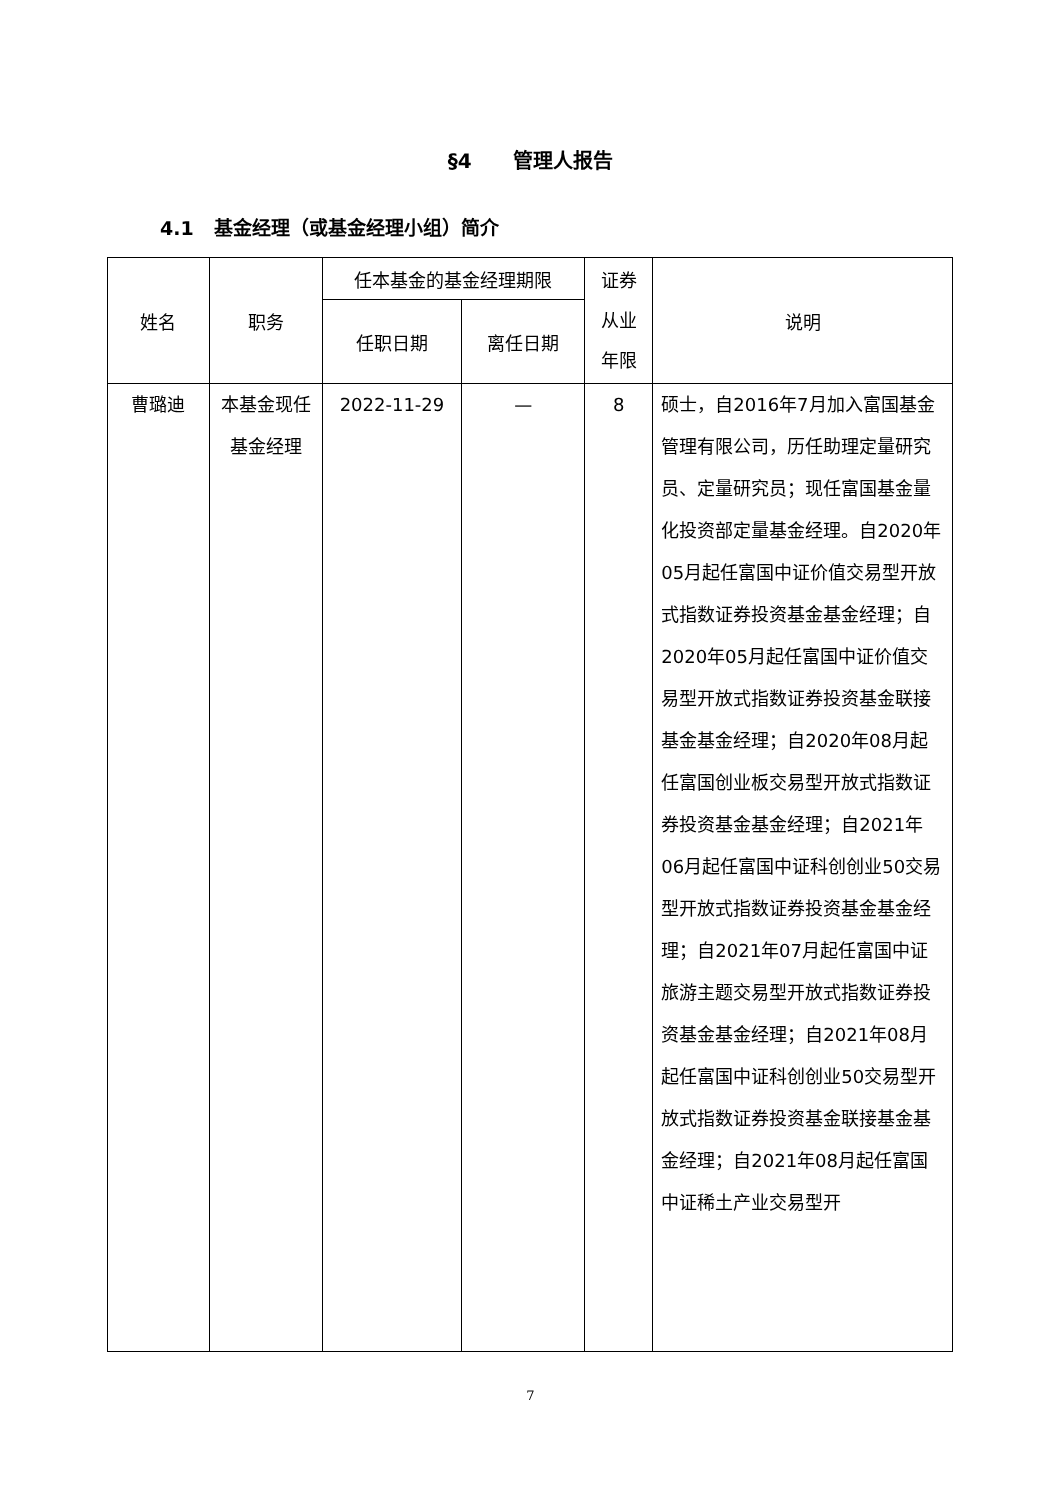§4 管理人报告
4.1 基金经理（或基金经理小组）简介
| 姓名 | 职务 | 任本基金的基金经理期限 | | 证券 从业 年限 | 说明 |
| --- | --- | --- | --- | --- | --- |
| | | 任职日期 | 离任日期 | | |
| 曹璐迪 | 本基金现任基金经理 | 2022-11-29 | — | 8 | 硕士，自2016年7月加入富国基金管理有限公司，历任助理定量研究员、定量研究员；现任富国基金量化投资部定量基金经理。自2020年05月起任富国中证价值交易型开放式指数证券投资基金基金经理；自2020年05月起任富国中证价值交易型开放式指数证券投资基金联接基金基金经理；自2020年08月起任富国创业板交易型开放式指数证券投资基金基金经理；自2021年06月起任富国中证科创创业50交易型开放式指数证券投资基金基金经理；自2021年07月起任富国中证旅游主题交易型开放式指数证券投资基金基金经理；自2021年08月起任富国中证科创创业50交易型开放式指数证券投资基金联接基金基金经理；自2021年08月起任富国中证稀土产业交易型开 |
7